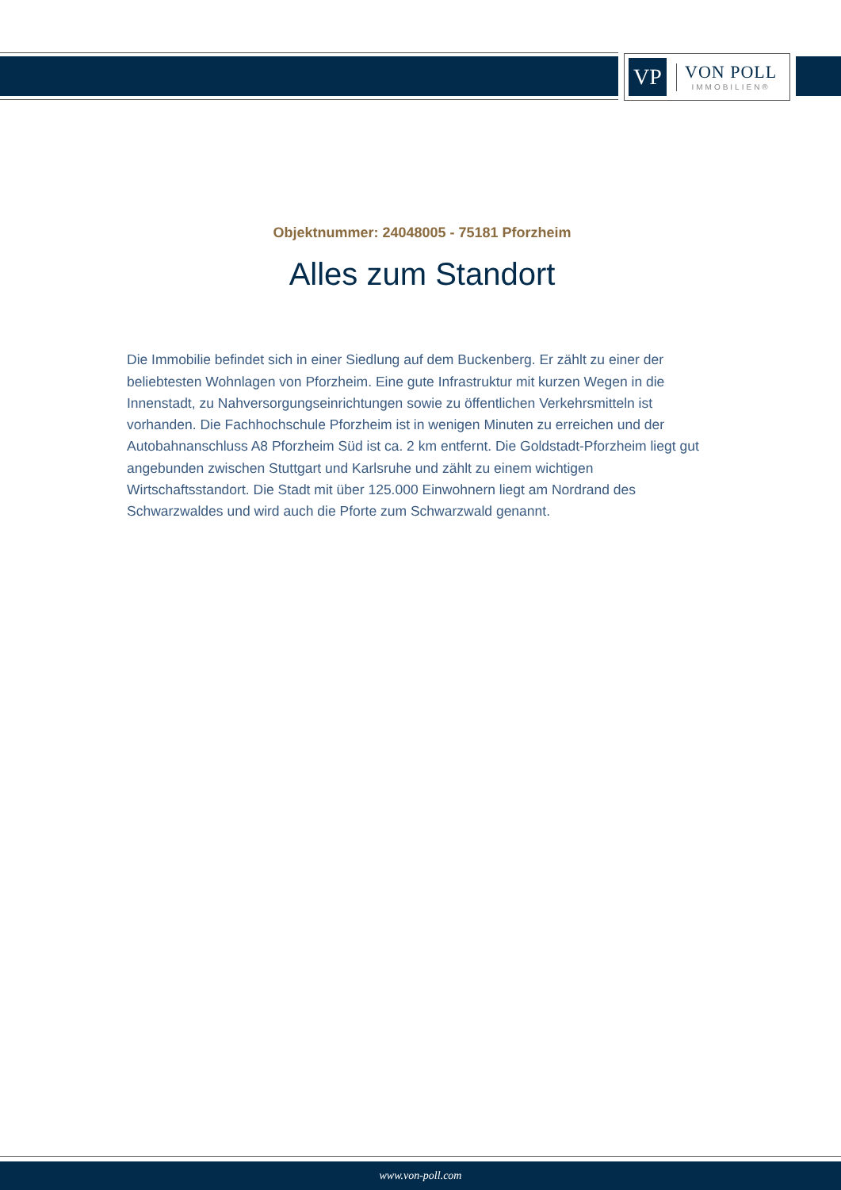VP
VON POLL
IMMOBILIEN®
Objektnummer: 24048005 - 75181 Pforzheim
Alles zum Standort
Die Immobilie befindet sich in einer Siedlung auf dem Buckenberg. Er zählt zu einer der beliebtesten Wohnlagen von Pforzheim. Eine gute Infrastruktur mit kurzen Wegen in die Innenstadt, zu Nahversorgungseinrichtungen sowie zu öffentlichen Verkehrsmitteln ist vorhanden. Die Fachhochschule Pforzheim ist in wenigen Minuten zu erreichen und der Autobahnanschluss A8 Pforzheim Süd ist ca. 2 km entfernt. Die Goldstadt-Pforzheim liegt gut angebunden zwischen Stuttgart und Karlsruhe und zählt zu einem wichtigen Wirtschaftsstandort. Die Stadt mit über 125.000 Einwohnern liegt am Nordrand des Schwarzwaldes und wird auch die Pforte zum Schwarzwald genannt.
www.von-poll.com